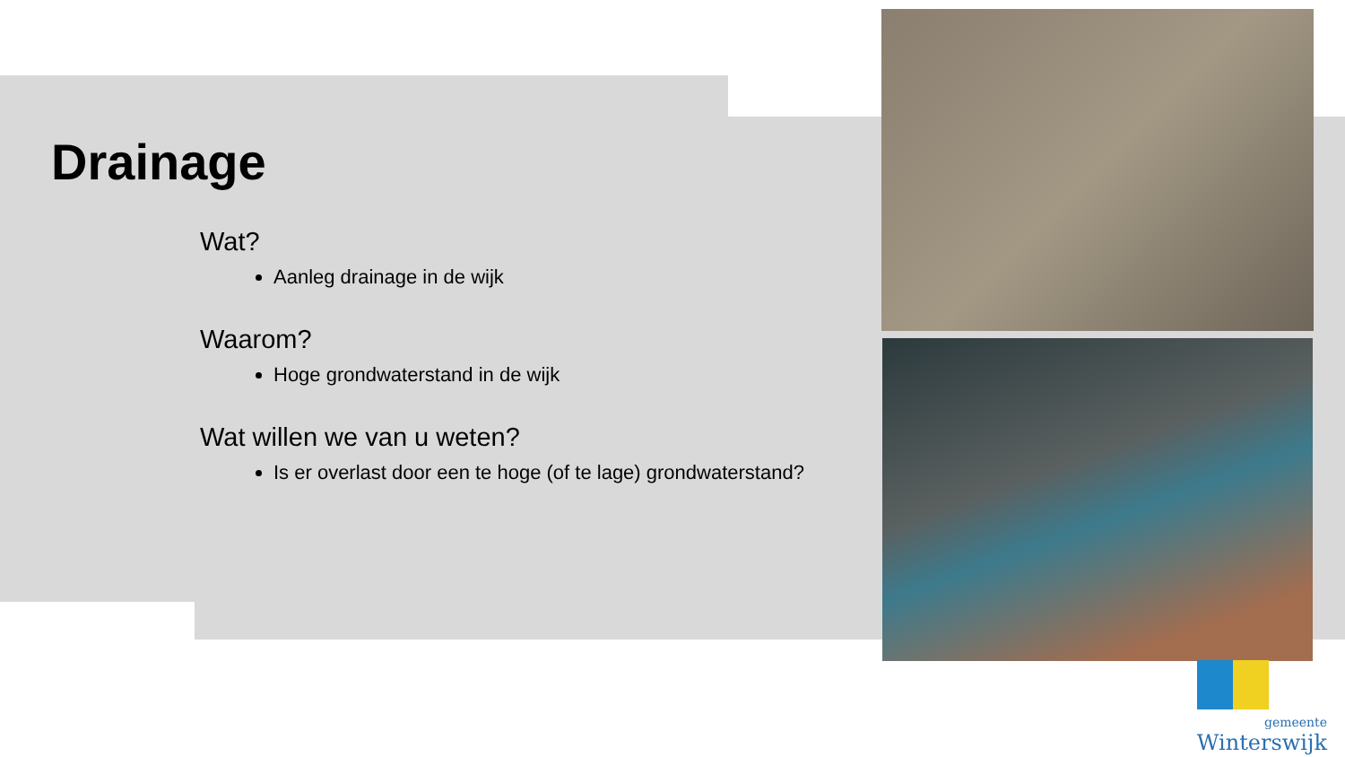Drainage
Wat?
Aanleg drainage in de wijk
Waarom?
Hoge grondwaterstand in de wijk
Wat willen we van u weten?
Is er overlast door een te hoge (of te lage) grondwaterstand?
gemeente
Winterswijk